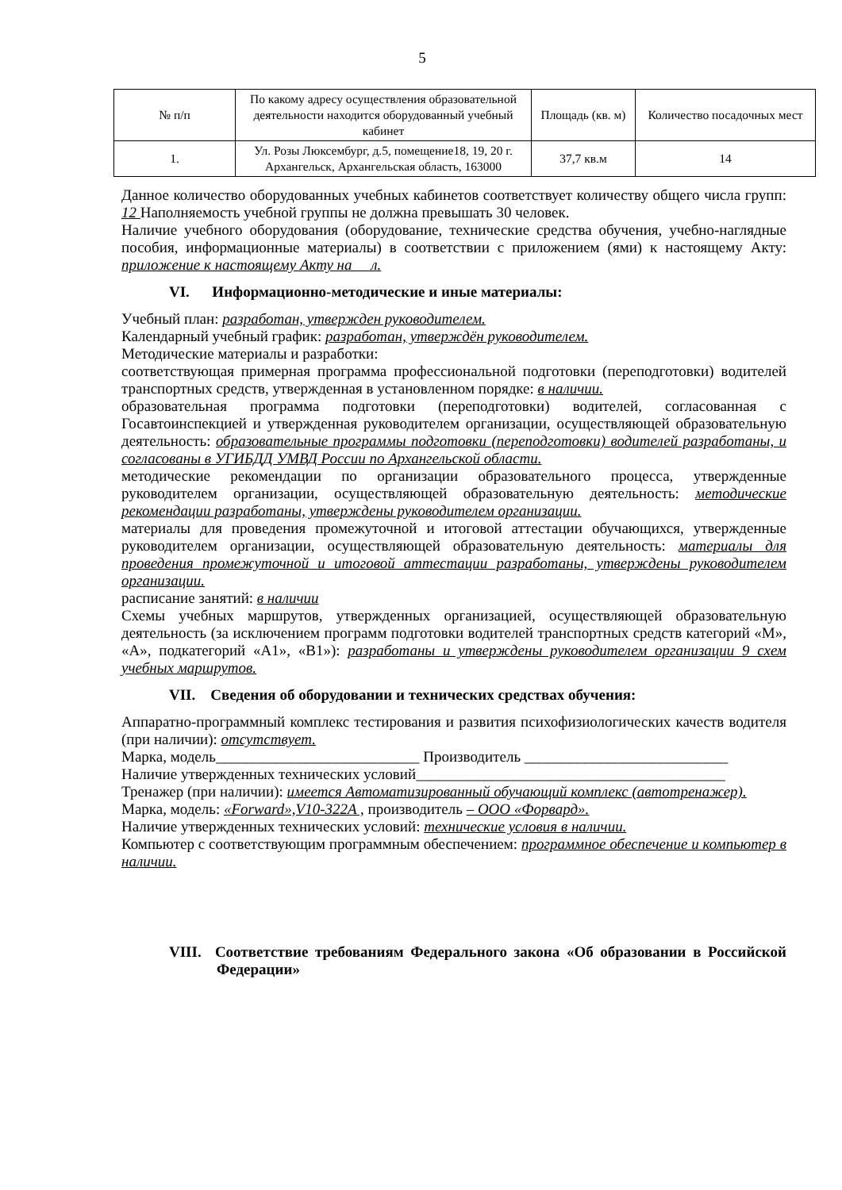5
| № п/п | По какому адресу осуществления образовательной деятельности находится оборудованный учебный кабинет | Площадь (кв. м) | Количество посадочных мест |
| --- | --- | --- | --- |
| 1. | Ул. Розы Люксембург, д.5, помещение18, 19, 20 г. Архангельск, Архангельская область, 163000 | 37,7 кв.м | 14 |
Данное количество оборудованных учебных кабинетов соответствует количеству общего числа групп: 12 Наполняемость учебной группы не должна превышать 30 человек.
Наличие учебного оборудования (оборудование, технические средства обучения, учебно-наглядные пособия, информационные материалы) в соответствии с приложением (ями) к настоящему Акту: приложение к настоящему Акту на л.
VI. Информационно-методические и иные материалы:
Учебный план: разработан, утвержден руководителем.
Календарный учебный график: разработан, утверждён руководителем.
Методические материалы и разработки:
соответствующая примерная программа профессиональной подготовки (переподготовки) водителей транспортных средств, утвержденная в установленном порядке: в наличии.
образовательная программа подготовки (переподготовки) водителей, согласованная с Госавтоинспекцией и утвержденная руководителем организации, осуществляющей образовательную деятельность: образовательные программы подготовки (переподготовки) водителей разработаны, и согласованы в УГИБДД УМВД России по Архангельской области.
методические рекомендации по организации образовательного процесса, утвержденные руководителем организации, осуществляющей образовательную деятельность: методические рекомендации разработаны, утверждены руководителем организации.
материалы для проведения промежуточной и итоговой аттестации обучающихся, утвержденные руководителем организации, осуществляющей образовательную деятельность: материалы для проведения промежуточной и итоговой аттестации разработаны, утверждены руководителем организации.
расписание занятий: в наличии
Схемы учебных маршрутов, утвержденных организацией, осуществляющей образовательную деятельность (за исключением программ подготовки водителей транспортных средств категорий «M», «A», подкатегорий «A1», «B1»): разработаны и утверждены руководителем организации 9 схем учебных маршрутов.
VII. Сведения об оборудовании и технических средствах обучения:
Аппаратно-программный комплекс тестирования и развития психофизиологических качеств водителя (при наличии): отсутствует.
Марка, модель___________________________ Производитель ___________________________
Наличие утвержденных технических условий_________________________________________
Тренажер (при наличии): имеется Автоматизированный обучающий комплекс (автотренажер).
Марка, модель: «Forward»,V10-322A , производитель – ООО «Форвард».
Наличие утвержденных технических условий: технические условия в наличии.
Компьютер с соответствующим программным обеспечением: программное обеспечение и компьютер в наличии.
VIII. Соответствие требованиям Федерального закона «Об образовании в Российской Федерации»